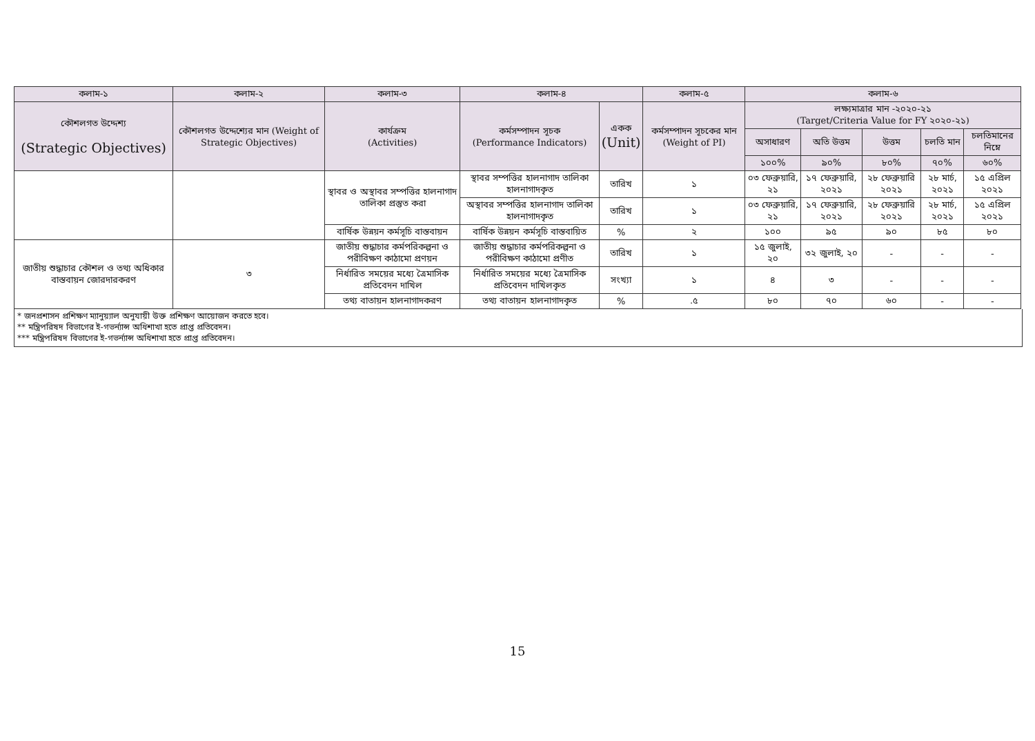| কলাম-১ | কলাম-২ | কলাম-৩ | কলাম-৪ | | কলাম-৫ | কলাম-৬ | | | | |
| --- | --- | --- | --- | --- | --- | --- | --- | --- | --- | --- |
| কৌশলগত উদ্দেশ্য (Strategic Objectives) | কৌশলগত উদ্দেশ্যের মান (Weight of Strategic Objectives) | কার্যক্রম (Activities) | কর্মসম্পাদন সূচক (Performance Indicators) | একক (Unit) | কর্মসম্পাদন সূচকের মান (Weight of PI) | লক্ষ্যমাত্রার মান -২০২০-২১ (Target/Criteria Value for FY ২০২০-২১) | | | | |
| | | | | | | অসাধারণ | অতি উত্তম | উত্তম | চলতি মান | চলতিমানের নিম্নে |
| | | | | | | ১০০% | ৯০% | ৮০% | ৭০% | ৬০% |
| | | স্থাবর ও অস্থাবর সম্পত্তির হালনাগাদ তালিকা প্রস্তুত করা | স্থাবর সম্পত্তির হালনাগাদ তালিকা হালনাগাদকৃত | তারিখ | ১ | ০৩ ফেব্রুয়ারি, ২১ | ১৭ ফেব্রুয়ারি, ২০২১ | ২৮ ফেব্রুয়ারি ২০২১ | ২৮ মার্চ, ২০২১ | ১৫ এপ্রিল ২০২১ |
| | | | অস্থাবর সম্পত্তির হালনাগাদ তালিকা হালনাগাদকৃত | তারিখ | ১ | ০৩ ফেব্রুয়ারি, ২১ | ১৭ ফেব্রুয়ারি, ২০২১ | ২৮ ফেব্রুয়ারি ২০২১ | ২৮ মার্চ, ২০২১ | ১৫ এপ্রিল ২০২১ |
| | | বার্ষিক উন্নয়ন কর্মসূচি বাস্তবায়ন | বার্ষিক উন্নয়ন কর্মসূচি বাস্তবায়িত | % | ২ | ১০০ | ৯৫ | ৯০ | ৮৫ | ৮০ |
| জাতীয় শুদ্ধাচার কৌশল ও তথ্য অধিকার বাস্তবায়ন জোরদারকরণ | ৩ | জাতীয় শুদ্ধাচার কর্মপরিকল্পনা ও পরীবিক্ষণ কাঠামো প্রণয়ন | জাতীয় শুদ্ধাচার কর্মপরিকল্পনা ও পরীবিক্ষণ কাঠামো প্রণীত | তারিখ | ১ | ১৫ জুলাই, ২০ | ৩২ জুলাই, ২০ | - | - | - |
| | | নির্ধারিত সময়ের মধ্যে ত্রৈমাসিক প্রতিবেদন দাখিল | নির্ধারিত সময়ের মধ্যে ত্রৈমাসিক প্রতিবেদন দাখিলকৃত | সংখ্যা | ১ | ৪ | ৩ | - | - | - |
| | | তথ্য বাতায়ন হালনাগাদকরণ | তথ্য বাতায়ন হালনাগাদকৃত | % | .৫ | ৮০ | ৭০ | ৬০ | - | - |
* জনপ্রশাসন প্রশিক্ষণ ম্যানুয়্যাল অনুযায়ী উক্ত প্রশিক্ষণ আয়োজন করতে হবে।
** মন্ত্রিপরিষদ বিভাগের ই-গভর্ন্যান্স অধিশাখা হতে প্রাপ্ত প্রতিবেদন।
*** মন্ত্রিপরিষদ বিভাগের ই-গভর্ন্যান্স অধিশাখা হতে প্রাপ্ত প্রতিবেদন।
15